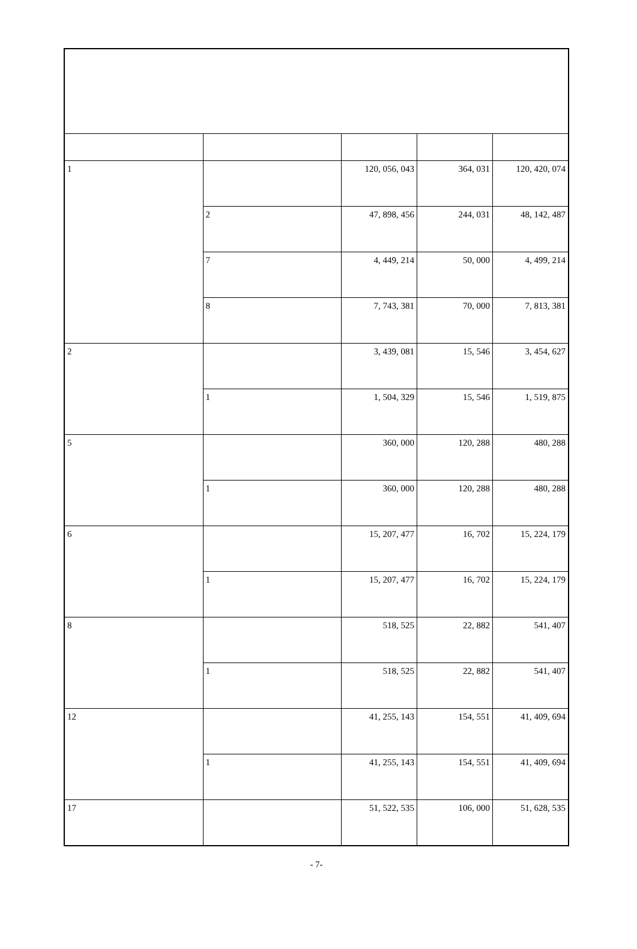| 1 | | 120, 056, 043 | 364, 031 | 120, 420, 074 |
| | 2 | 47, 898, 456 | 244, 031 | 48, 142, 487 |
| | 7 | 4, 449, 214 | 50, 000 | 4, 499, 214 |
| | 8 | 7, 743, 381 | 70, 000 | 7, 813, 381 |
| 2 | | 3, 439, 081 | 15, 546 | 3, 454, 627 |
| | 1 | 1, 504, 329 | 15, 546 | 1, 519, 875 |
| 5 | | 360, 000 | 120, 288 | 480, 288 |
| | 1 | 360, 000 | 120, 288 | 480, 288 |
| 6 | | 15, 207, 477 | 16, 702 | 15, 224, 179 |
| | 1 | 15, 207, 477 | 16, 702 | 15, 224, 179 |
| 8 | | 518, 525 | 22, 882 | 541, 407 |
| | 1 | 518, 525 | 22, 882 | 541, 407 |
| 12 | | 41, 255, 143 | 154, 551 | 41, 409, 694 |
| | 1 | 41, 255, 143 | 154, 551 | 41, 409, 694 |
| 17 | | 51, 522, 535 | 106, 000 | 51, 628, 535 |
- 7-